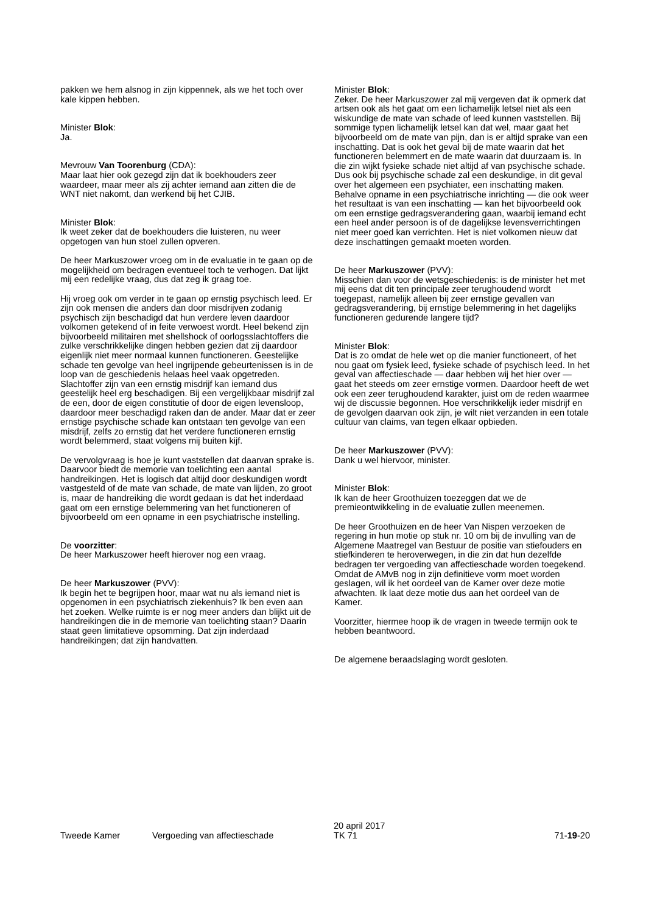pakken we hem alsnog in zijn kippennek, als we het toch over kale kippen hebben.
Minister Blok:
Ja.
Mevrouw Van Toorenburg (CDA):
Maar laat hier ook gezegd zijn dat ik boekhouders zeer waardeer, maar meer als zij achter iemand aan zitten die de WNT niet nakomt, dan werkend bij het CJIB.
Minister Blok:
Ik weet zeker dat de boekhouders die luisteren, nu weer opgetogen van hun stoel zullen opveren.
De heer Markuszower vroeg om in de evaluatie in te gaan op de mogelijkheid om bedragen eventueel toch te verhogen. Dat lijkt mij een redelijke vraag, dus dat zeg ik graag toe.
Hij vroeg ook om verder in te gaan op ernstig psychisch leed. Er zijn ook mensen die anders dan door misdrijven zodanig psychisch zijn beschadigd dat hun verdere leven daardoor volkomen getekend of in feite verwoest wordt. Heel bekend zijn bijvoorbeeld militairen met shellshock of oorlogsslachtoffers die zulke verschrikkelijke dingen hebben gezien dat zij daardoor eigenlijk niet meer normaal kunnen functioneren. Geestelijke schade ten gevolge van heel ingrijpende gebeurtenissen is in de loop van de geschiedenis helaas heel vaak opgetreden. Slachtoffer zijn van een ernstig misdrijf kan iemand dus geestelijk heel erg beschadigen. Bij een vergelijkbaar misdrijf zal de een, door de eigen constitutie of door de eigen levensloop, daardoor meer beschadigd raken dan de ander. Maar dat er zeer ernstige psychische schade kan ontstaan ten gevolge van een misdrijf, zelfs zo ernstig dat het verdere functioneren ernstig wordt belemmerd, staat volgens mij buiten kijf.
De vervolgvraag is hoe je kunt vaststellen dat daarvan sprake is. Daarvoor biedt de memorie van toelichting een aantal handreikingen. Het is logisch dat altijd door deskundigen wordt vastgesteld of de mate van schade, de mate van lijden, zo groot is, maar de handreiking die wordt gedaan is dat het inderdaad gaat om een ernstige belemmering van het functioneren of bijvoorbeeld om een opname in een psychiatrische instelling.
De voorzitter:
De heer Markuszower heeft hierover nog een vraag.
De heer Markuszower (PVV):
Ik begin het te begrijpen hoor, maar wat nu als iemand niet is opgenomen in een psychiatrisch ziekenhuis? Ik ben even aan het zoeken. Welke ruimte is er nog meer anders dan blijkt uit de handreikingen die in de memorie van toelichting staan? Daarin staat geen limitatieve opsomming. Dat zijn inderdaad handreikingen; dat zijn handvatten.
Minister Blok:
Zeker. De heer Markuszower zal mij vergeven dat ik opmerk dat artsen ook als het gaat om een lichamelijk letsel niet als een wiskundige de mate van schade of leed kunnen vaststellen. Bij sommige typen lichamelijk letsel kan dat wel, maar gaat het bijvoorbeeld om de mate van pijn, dan is er altijd sprake van een inschatting. Dat is ook het geval bij de mate waarin dat het functioneren belemmert en de mate waarin dat duurzaam is. In die zin wijkt fysieke schade niet altijd af van psychische schade. Dus ook bij psychische schade zal een deskundige, in dit geval over het algemeen een psychiater, een inschatting maken. Behalve opname in een psychiatrische inrichting — die ook weer het resultaat is van een inschatting — kan het bijvoorbeeld ook om een ernstige gedragsverandering gaan, waarbij iemand echt een heel ander persoon is of de dagelijkse levensverrichtingen niet meer goed kan verrichten. Het is niet volkomen nieuw dat deze inschattingen gemaakt moeten worden.
De heer Markuszower (PVV):
Misschien dan voor de wetsgeschiedenis: is de minister het met mij eens dat dit ten principale zeer terughoudend wordt toegepast, namelijk alleen bij zeer ernstige gevallen van gedragsverandering, bij ernstige belemmering in het dagelijks functioneren gedurende langere tijd?
Minister Blok:
Dat is zo omdat de hele wet op die manier functioneert, of het nou gaat om fysiek leed, fysieke schade of psychisch leed. In het geval van affectieschade — daar hebben wij het hier over — gaat het steeds om zeer ernstige vormen. Daardoor heeft de wet ook een zeer terughoudend karakter, juist om de reden waarmee wij de discussie begonnen. Hoe verschrikkelijk ieder misdrijf en de gevolgen daarvan ook zijn, je wilt niet verzanden in een totale cultuur van claims, van tegen elkaar opbieden.
De heer Markuszower (PVV):
Dank u wel hiervoor, minister.
Minister Blok:
Ik kan de heer Groothuizen toezeggen dat we de premieontwikkeling in de evaluatie zullen meenemen.
De heer Groothuizen en de heer Van Nispen verzoeken de regering in hun motie op stuk nr. 10 om bij de invulling van de Algemene Maatregel van Bestuur de positie van stiefouders en stiefkinderen te heroverwegen, in die zin dat hun dezelfde bedragen ter vergoeding van affectieschade worden toegekend. Omdat de AMvB nog in zijn definitieve vorm moet worden geslagen, wil ik het oordeel van de Kamer over deze motie afwachten. Ik laat deze motie dus aan het oordeel van de Kamer.
Voorzitter, hiermee hoop ik de vragen in tweede termijn ook te hebben beantwoord.
De algemene beraadslaging wordt gesloten.
Tweede Kamer
Vergoeding van affectieschade
20 april 2017
TK 71
71-19-20